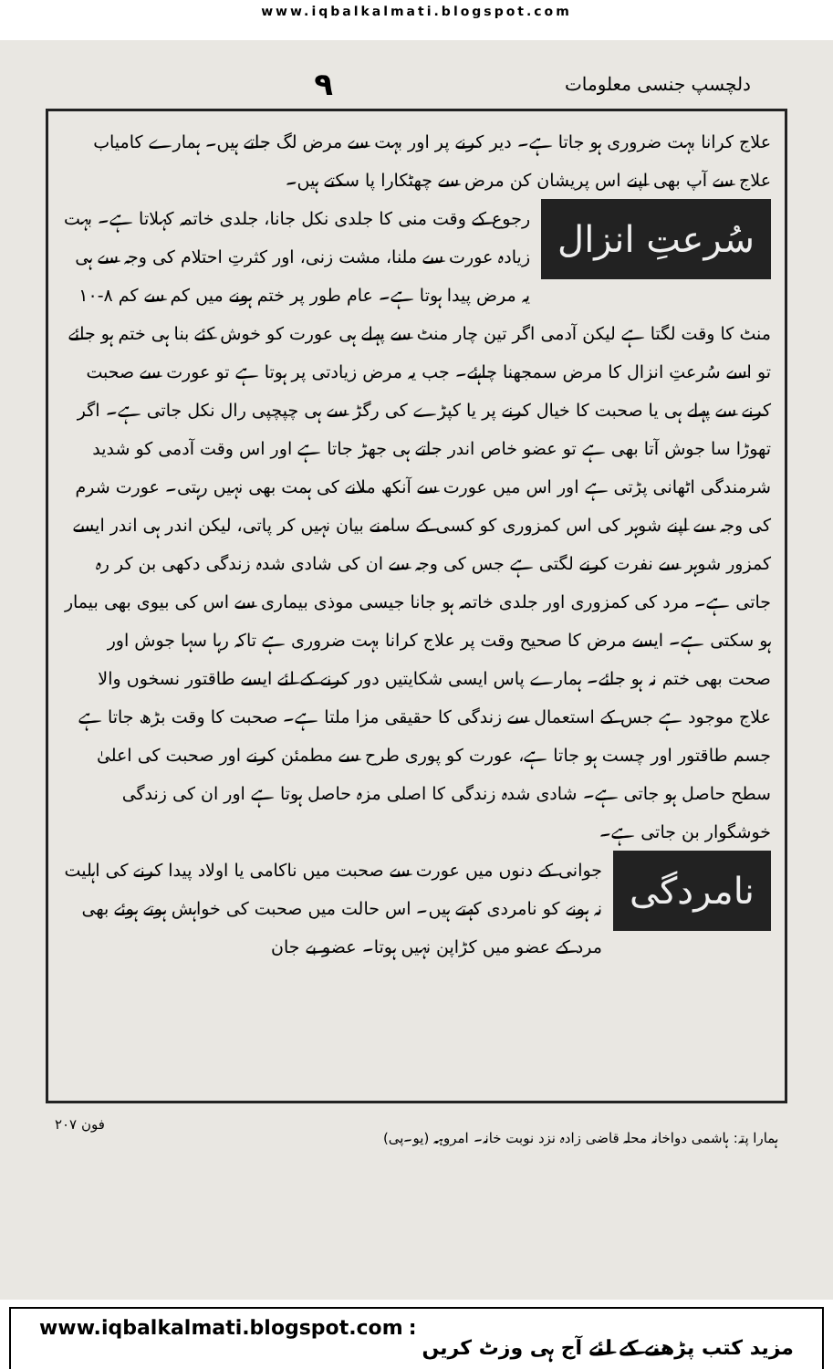www.iqbalkalmati.blogspot.com
دلچسپ جنسی معلومات ۹
علاج کرانا بہت ضروری ہو جاتا ہے۔ دیر کرنے پر اور بہت سے مرض لگ جاتے ہیں۔ ہمارے کامیاب علاج سے آپ بھی اپنے اس پریشان کن مرض سے چھٹکارا پا سکتے ہیں۔
سُرعتِ انزال
رجوع کے وقت منی کا جلدی نکل جانا، جلدی خاتمہ کہلاتا ہے۔ بہت زیادہ عورت سے ملنا، مشت زنی، اور کثرتِ احتلام کی وجہ سے ہی یہ مرض پیدا ہوتا ہے۔ عام طور پر ختم ہونے میں کم سے کم ۸-۱۰ منٹ کا وقت لگتا ہے لیکن آدمی اگر تین چار منٹ سے پہلے ہی عورت کو خوش کئے بنا ہی ختم ہو جائے تو اسے سُرعتِ انزال کا مرض سمجھنا چاہئے۔ جب یہ مرض زیادتی پر ہوتا ہے تو عورت سے صحبت کرنے سے پہلے ہی یا صحبت کا خیال کرنے پر یا کپڑے کی رگڑ سے ہی چپچپی رال نکل جاتی ہے۔ اگر تھوڑا سا جوش آتا بھی ہے تو عضو خاص اندر جاتے ہی جھڑ جاتا ہے اور اس وقت آدمی کو شدید شرمندگی اٹھانی پڑتی ہے اور اس میں عورت سے آنکھ ملانے کی ہمت بھی نہیں رہتی۔ عورت شرم کی وجہ سے اپنے شوہر کی اس کمزوری کو کسی کے سامنے بیان نہیں کر پاتی، لیکن اندر ہی اندر ایسے کمزور شوہر سے نفرت کرنے لگتی ہے جس کی وجہ سے ان کی شادی شدہ زندگی دکھی بن کر رہ جاتی ہے۔ مرد کی کمزوری اور جلدی خاتمہ ہو جانا جیسی موذی بیماری سے اس کی بیوی بھی بیمار ہو سکتی ہے۔ ایسے مرض کا صحیح وقت پر علاج کرانا بہت ضروری ہے تاکہ رہا سہا جوش اور صحت بھی ختم نہ ہو جائے۔ ہمارے پاس ایسی شکایتیں دور کرنے کے لئے ایسے طاقتور نسخوں والا علاج موجود ہے جس کے استعمال سے زندگی کا حقیقی مزا ملتا ہے۔ صحبت کا وقت بڑھ جاتا ہے جسم طاقتور اور چست ہو جاتا ہے، عورت کو پوری طرح سے مطمئن کرنے اور صحبت کی اعلیٰ سطح حاصل ہو جاتی ہے۔ شادی شدہ زندگی کا اصلی مزہ حاصل ہوتا ہے اور ان کی زندگی خوشگوار بن جاتی ہے۔
نامردگی
جوانی کے دنوں میں عورت سے صحبت میں ناکامی یا اولاد پیدا کرنے کی اہلیت نہ ہونے کو نامردی کہتے ہیں۔ اس حالت میں صحبت کی خواہش ہوتے ہوئے بھی مرد کے عضو میں کڑاپن نہیں ہوتا۔ عضو بے جان
ہمارا پتہ: ہاشمی دواخانہ محلہ قاضی زادہ نزد نوبت خانہ۔ امروہہ (یو۔پی) فون ۲۰۷
www.iqbalkalmati.blogspot.com: مزید کتب پڑھنے کے لئے آج ہی وزٹ کریں